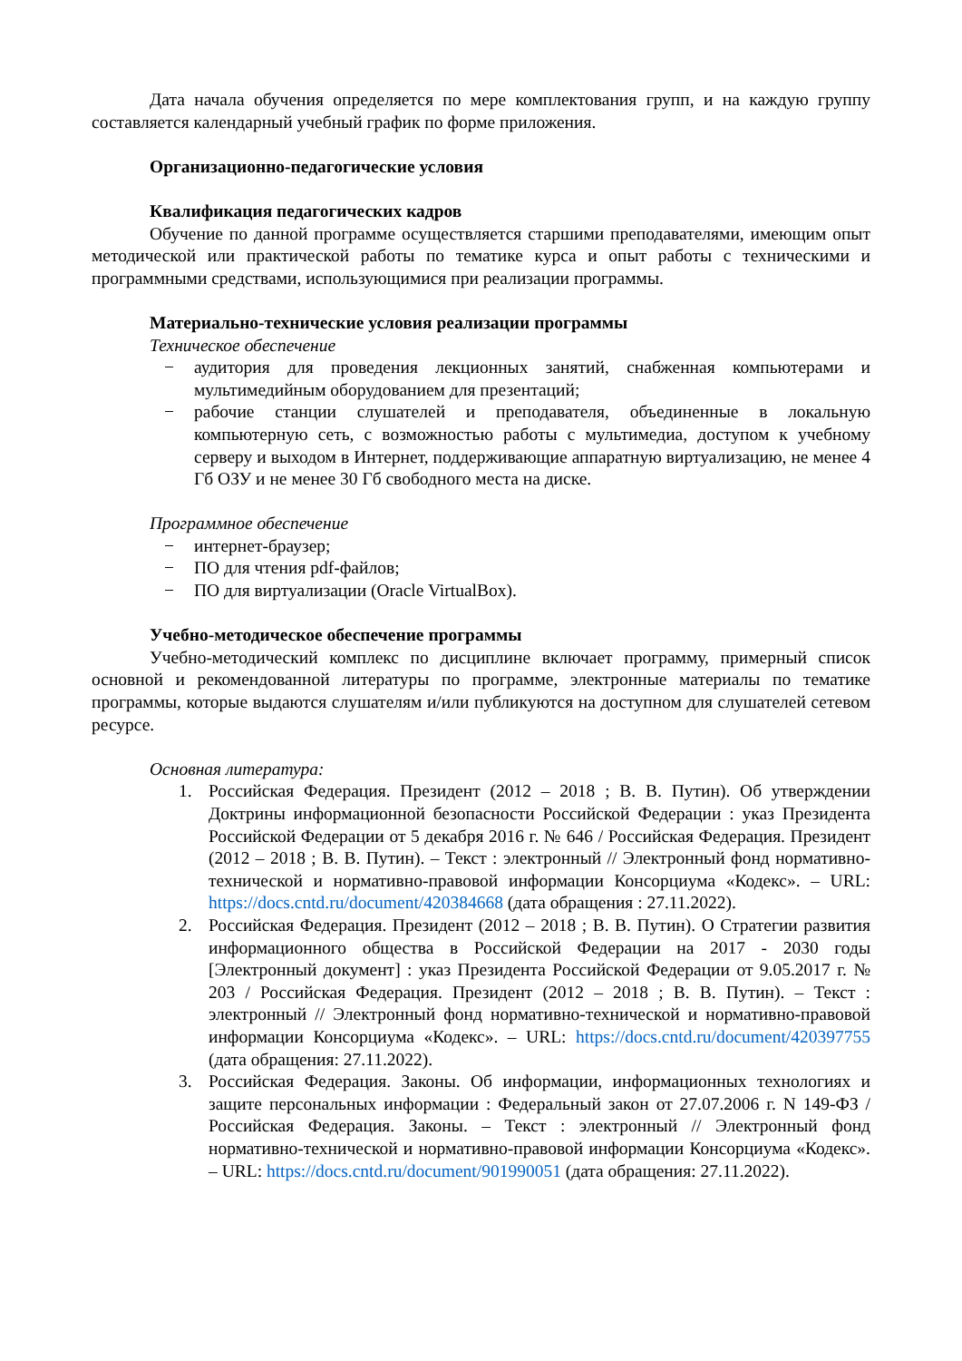Дата начала обучения определяется по мере комплектования групп, и на каждую группу составляется календарный учебный график по форме приложения.
Организационно-педагогические условия
Квалификация педагогических кадров
Обучение по данной программе осуществляется старшими преподавателями, имеющим опыт методической или практической работы по тематике курса и опыт работы с техническими и программными средствами, использующимися при реализации программы.
Материально-технические условия реализации программы
Техническое обеспечение
− аудитория для проведения лекционных занятий, снабженная компьютерами и мультимедийным оборудованием для презентаций;
− рабочие станции слушателей и преподавателя, объединенные в локальную компьютерную сеть, с возможностью работы с мультимедиа, доступом к учебному серверу и выходом в Интернет, поддерживающие аппаратную виртуализацию, не менее 4 Гб ОЗУ и не менее 30 Гб свободного места на диске.
Программное обеспечение
− интернет-браузер;
− ПО для чтения pdf-файлов;
− ПО для виртуализации (Oracle VirtualBox).
Учебно-методическое обеспечение программы
Учебно-методический комплекс по дисциплине включает программу, примерный список основной и рекомендованной литературы по программе, электронные материалы по тематике программы, которые выдаются слушателям и/или публикуются на доступном для слушателей сетевом ресурсе.
Основная литература:
1. Российская Федерация. Президент (2012 – 2018 ; В. В. Путин). Об утверждении Доктрины информационной безопасности Российской Федерации : указ Президента Российской Федерации от 5 декабря 2016 г. № 646 / Российская Федерация. Президент (2012 – 2018 ; В. В. Путин). – Текст : электронный // Электронный фонд нормативно-технической и нормативно-правовой информации Консорциума «Кодекс». – URL: https://docs.cntd.ru/document/420384668 (дата обращения : 27.11.2022).
2. Российская Федерация. Президент (2012 – 2018 ; В. В. Путин). О Стратегии развития информационного общества в Российской Федерации на 2017 - 2030 годы [Электронный документ] : указ Президента Российской Федерации от 9.05.2017 г. № 203 / Российская Федерация. Президент (2012 – 2018 ; В. В. Путин). – Текст : электронный // Электронный фонд нормативно-технической и нормативно-правовой информации Консорциума «Кодекс». – URL: https://docs.cntd.ru/document/420397755 (дата обращения: 27.11.2022).
3. Российская Федерация. Законы. Об информации, информационных технологиях и защите персональных информации : Федеральный закон от 27.07.2006 г. N 149-ФЗ / Российская Федерация. Законы. – Текст : электронный // Электронный фонд нормативно-технической и нормативно-правовой информации Консорциума «Кодекс». – URL: https://docs.cntd.ru/document/901990051 (дата обращения: 27.11.2022).